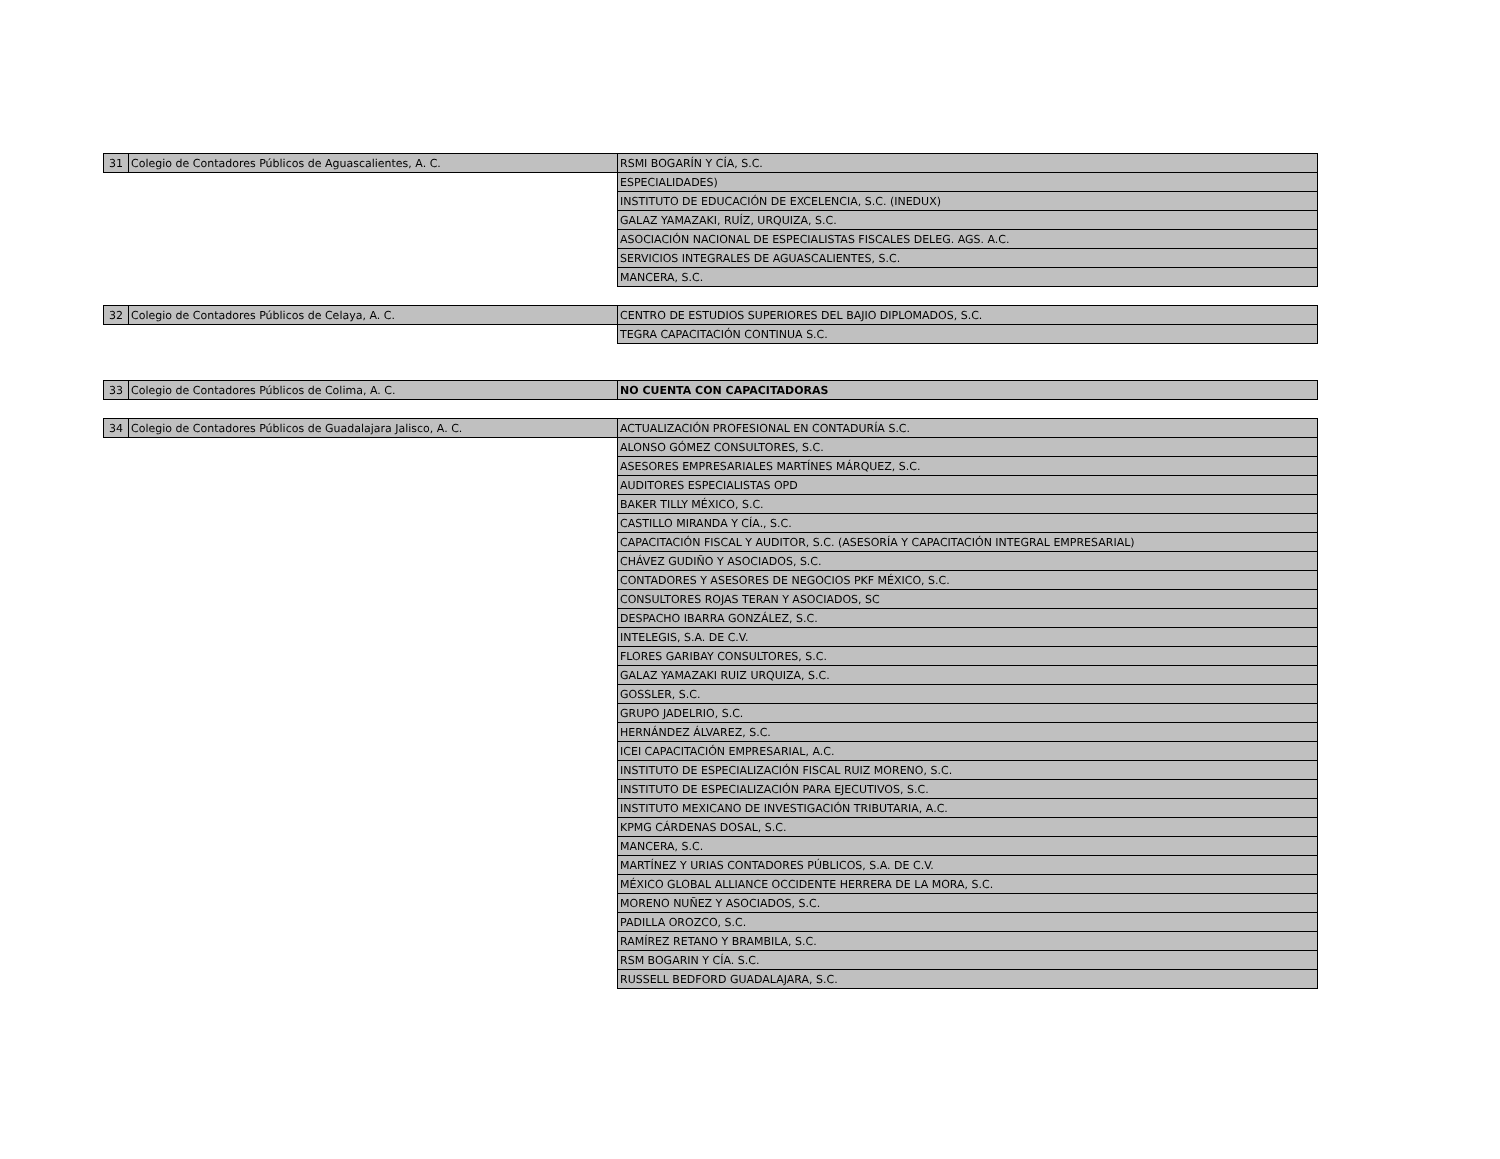| 31 | Colegio de Contadores Públicos de Aguascalientes, A. C. | RSMI BOGARÍN Y CÍA, S.C. |
| | | ESPECIALIDADES) |
| | | INSTITUTO DE EDUCACIÓN DE EXCELENCIA, S.C. (INEDUX) |
| | | GALAZ YAMAZAKI, RUÍZ, URQUIZA, S.C. |
| | | ASOCIACIÓN NACIONAL DE ESPECIALISTAS FISCALES DELEG. AGS. A.C. |
| | | SERVICIOS INTEGRALES DE AGUASCALIENTES, S.C. |
| | | MANCERA, S.C. |
| 32 | Colegio de Contadores Públicos de Celaya, A. C. | CENTRO DE ESTUDIOS SUPERIORES DEL BAJIO DIPLOMADOS, S.C. |
| | | TEGRA CAPACITACIÓN CONTINUA S.C. |
| 33 | Colegio de Contadores Públicos de Colima, A. C. | NO CUENTA CON CAPACITADORAS |
| 34 | Colegio de Contadores Públicos de Guadalajara Jalisco, A. C. | ACTUALIZACIÓN PROFESIONAL EN CONTADURÍA S.C. |
| | | ALONSO GÓMEZ CONSULTORES, S.C. |
| | | ASESORES EMPRESARIALES MARTÍNES MÁRQUEZ, S.C. |
| | | AUDITORES ESPECIALISTAS OPD |
| | | BAKER TILLY MÉXICO, S.C. |
| | | CASTILLO MIRANDA Y CÍA., S.C. |
| | | CAPACITACIÓN FISCAL Y AUDITOR, S.C. (ASESORÍA Y CAPACITACIÓN INTEGRAL EMPRESARIAL) |
| | | CHÁVEZ GUDIÑO Y ASOCIADOS, S.C. |
| | | CONTADORES Y ASESORES DE NEGOCIOS PKF MÉXICO, S.C. |
| | | CONSULTORES ROJAS TERAN Y ASOCIADOS, SC |
| | | DESPACHO IBARRA GONZÁLEZ, S.C. |
| | | INTELEGIS, S.A. DE C.V. |
| | | FLORES GARIBAY CONSULTORES, S.C. |
| | | GALAZ YAMAZAKI RUIZ URQUIZA, S.C. |
| | | GOSSLER, S.C. |
| | | GRUPO JADELRIO, S.C. |
| | | HERNÁNDEZ ÁLVAREZ, S.C. |
| | | ICEI CAPACITACIÓN EMPRESARIAL, A.C. |
| | | INSTITUTO DE ESPECIALIZACIÓN FISCAL RUIZ MORENO, S.C. |
| | | INSTITUTO DE ESPECIALIZACIÓN PARA EJECUTIVOS, S.C. |
| | | INSTITUTO MEXICANO DE INVESTIGACIÓN TRIBUTARIA, A.C. |
| | | KPMG CÁRDENAS DOSAL, S.C. |
| | | MANCERA, S.C. |
| | | MARTÍNEZ Y URIAS CONTADORES PÚBLICOS, S.A. DE C.V. |
| | | MÉXICO GLOBAL ALLIANCE OCCIDENTE HERRERA DE LA MORA, S.C. |
| | | MORENO NUÑEZ Y ASOCIADOS, S.C. |
| | | PADILLA OROZCO, S.C. |
| | | RAMÍREZ RETANO Y BRAMBILA, S.C. |
| | | RSM BOGARIN Y CÍA. S.C. |
| | | RUSSELL BEDFORD GUADALAJARA, S.C. |